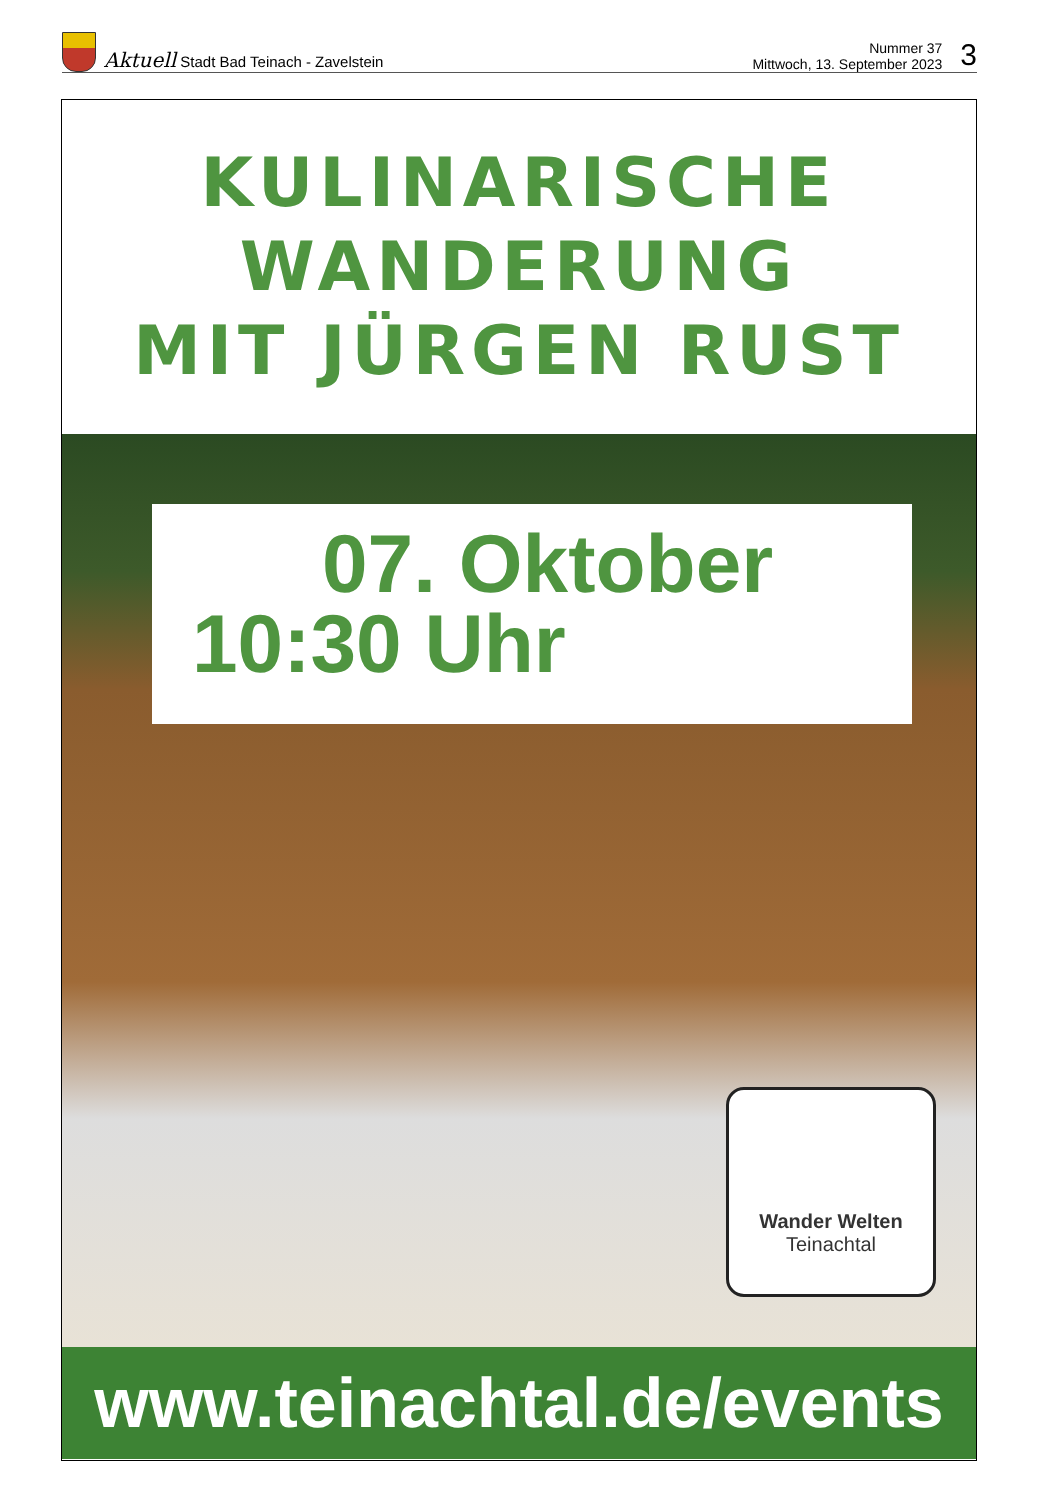Aktuell Stadt Bad Teinach - Zavelstein
Nummer 37
Mittwoch, 13. September 2023
3
KULINARISCHE
WANDERUNG
MIT JÜRGEN RUST
07. Oktober
10:30 Uhr
Wander Welten
Teinachtal
www.teinachtal.de/events